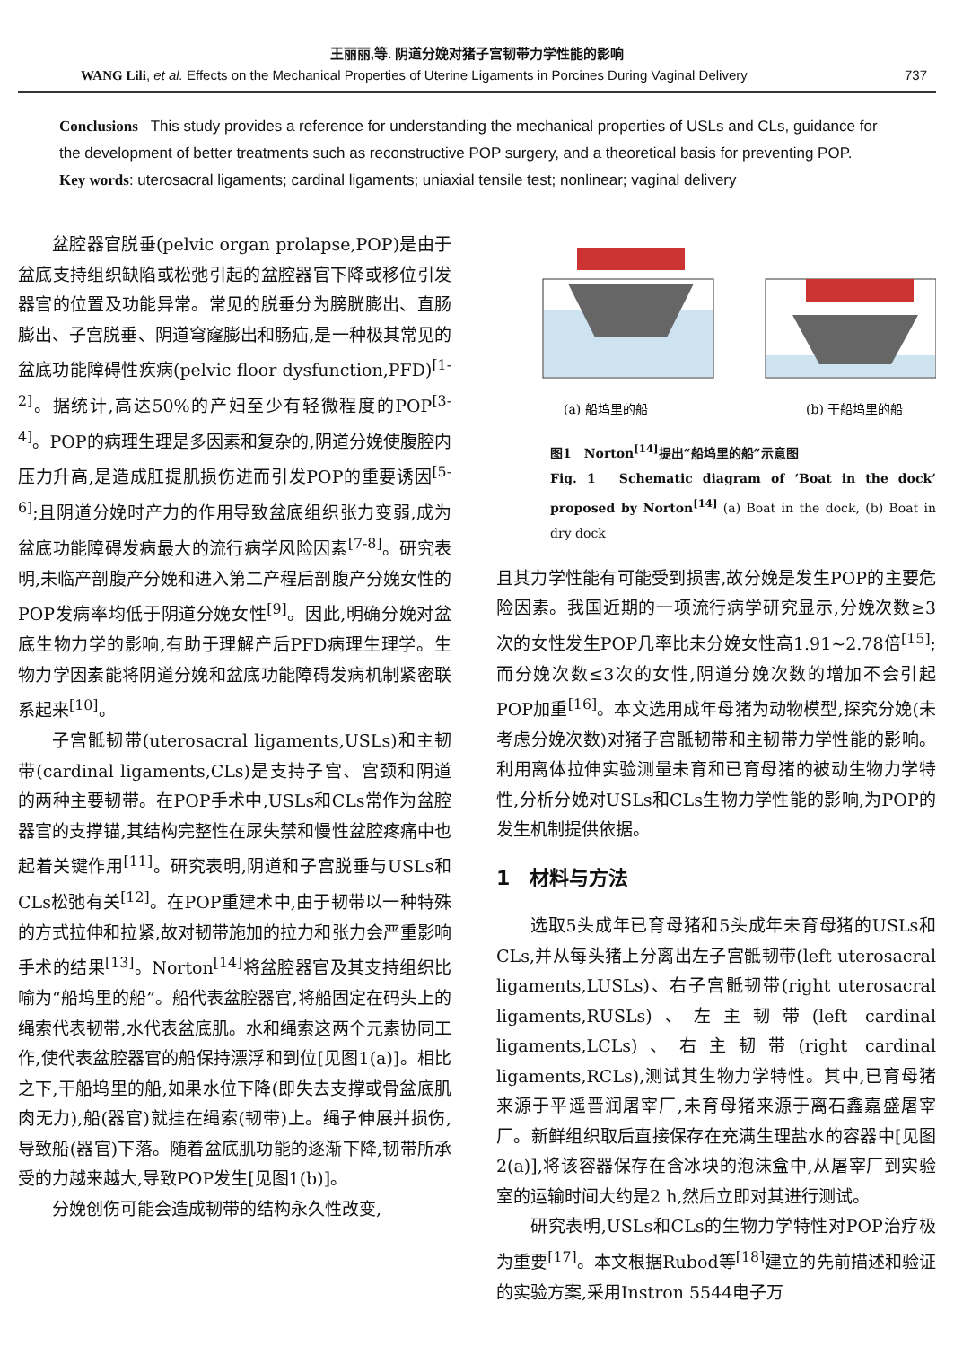王丽丽,等. 阴道分娩对猪子宫韧带力学性能的影响
WANG Lili, et al. Effects on the Mechanical Properties of Uterine Ligaments in Porcines During Vaginal Delivery 737
Conclusions This study provides a reference for understanding the mechanical properties of USLs and CLs, guidance for the development of better treatments such as reconstructive POP surgery, and a theoretical basis for preventing POP.
Key words: uterosacral ligaments; cardinal ligaments; uniaxial tensile test; nonlinear; vaginal delivery
盆腔器官脱垂(pelvic organ prolapse,POP)是由于盆底支持组织缺陷或松弛引起的盆腔器官下降或移位引发器官的位置及功能异常。常见的脱垂分为膀胱膨出、直肠膨出、子宫脱垂、阴道穹窿膨出和肠疝,是一种极其常见的盆底功能障碍性疾病(pelvic floor dysfunction,PFD)<sup>[1-2]</sup>。据统计,高达50%的产妇至少有轻微程度的POP<sup>[3-4]</sup>。POP的病理生理是多因素和复杂的,阴道分娩使腹腔内压力升高,是造成肛提肌损伤进而引发POP的重要诱因<sup>[5-6]</sup>;且阴道分娩时产力的作用导致盆底组织张力变弱,成为盆底功能障碍发病最大的流行病学风险因素<sup>[7-8]</sup>。研究表明,未临产剖腹产分娩和进入第二产程后剖腹产分娩女性的POP发病率均低于阴道分娩女性<sup>[9]</sup>。因此,明确分娩对盆底生物力学的影响,有助于理解产后PFD病理生理学。生物力学因素能将阴道分娩和盆底功能障碍发病机制紧密联系起来<sup>[10]</sup>。
子宫骶韧带(uterosacral ligaments,USLs)和主韧带(cardinal ligaments,CLs)是支持子宫、宫颈和阴道的两种主要韧带。在POP手术中,USLs和CLs常作为盆腔器官的支撑锚,其结构完整性在尿失禁和慢性盆腔疼痛中也起着关键作用<sup>[11]</sup>。研究表明,阴道和子宫脱垂与USLs和CLs松弛有关<sup>[12]</sup>。在POP重建术中,由于韧带以一种特殊的方式拉伸和拉紧,故对韧带施加的拉力和张力会严重影响手术的结果<sup>[13]</sup>。Norton<sup>[14]</sup>将盆腔器官及其支持组织比喻为“船坞里的船”。船代表盆腔器官,将船固定在码头上的绳索代表韧带,水代表盆底肌。水和绳索这两个元素协同工作,使代表盆腔器官的船保持漂浮和到位[见图1(a)]。相比之下,干船坞里的船,如果水位下降(即失去支撑或骨盆底肌肉无力),船(器官)就挂在绳索(韧带)上。绳子伸展并损伤,导致船(器官)下落。随着盆底肌功能的逐渐下降,韧带所承受的力越来越大,导致POP发生[见图1(b)]。
分娩创伤可能会造成韧带的结构永久性改变,
(a) 船坞里的船
(b) 干船坞里的船
图1　Norton<sup>[14]</sup>提出“船坞里的船”示意图
Fig. 1　Schematic diagram of ‘Boat in the dock’ proposed by Norton<sup>[14]</sup> (a) Boat in the dock, (b) Boat in dry dock
且其力学性能有可能受到损害,故分娩是发生POP的主要危险因素。我国近期的一项流行病学研究显示,分娩次数≥3次的女性发生POP几率比未分娩女性高1.91~2.78倍<sup>[15]</sup>;而分娩次数≤3次的女性,阴道分娩次数的增加不会引起POP加重<sup>[16]</sup>。本文选用成年母猪为动物模型,探究分娩(未考虑分娩次数)对猪子宫骶韧带和主韧带力学性能的影响。利用离体拉伸实验测量未育和已育母猪的被动生物力学特性,分析分娩对USLs和CLs生物力学性能的影响,为POP的发生机制提供依据。
1　材料与方法
选取5头成年已育母猪和5头成年未育母猪的USLs和CLs,并从每头猪上分离出左子宫骶韧带(left uterosacral ligaments,LUSLs)、右子宫骶韧带(right uterosacral ligaments,RUSLs)、左主韧带(left cardinal ligaments,LCLs)、右主韧带(right cardinal ligaments,RCLs),测试其生物力学特性。其中,已育母猪来源于平遥晋润屠宰厂,未育母猪来源于离石鑫嘉盛屠宰厂。新鲜组织取后直接保存在充满生理盐水的容器中[见图2(a)],将该容器保存在含冰块的泡沫盒中,从屠宰厂到实验室的运输时间大约是2 h,然后立即对其进行测试。
研究表明,USLs和CLs的生物力学特性对POP治疗极为重要<sup>[17]</sup>。本文根据Rubod等<sup>[18]</sup>建立的先前描述和验证的实验方案,采用Instron 5544电子万